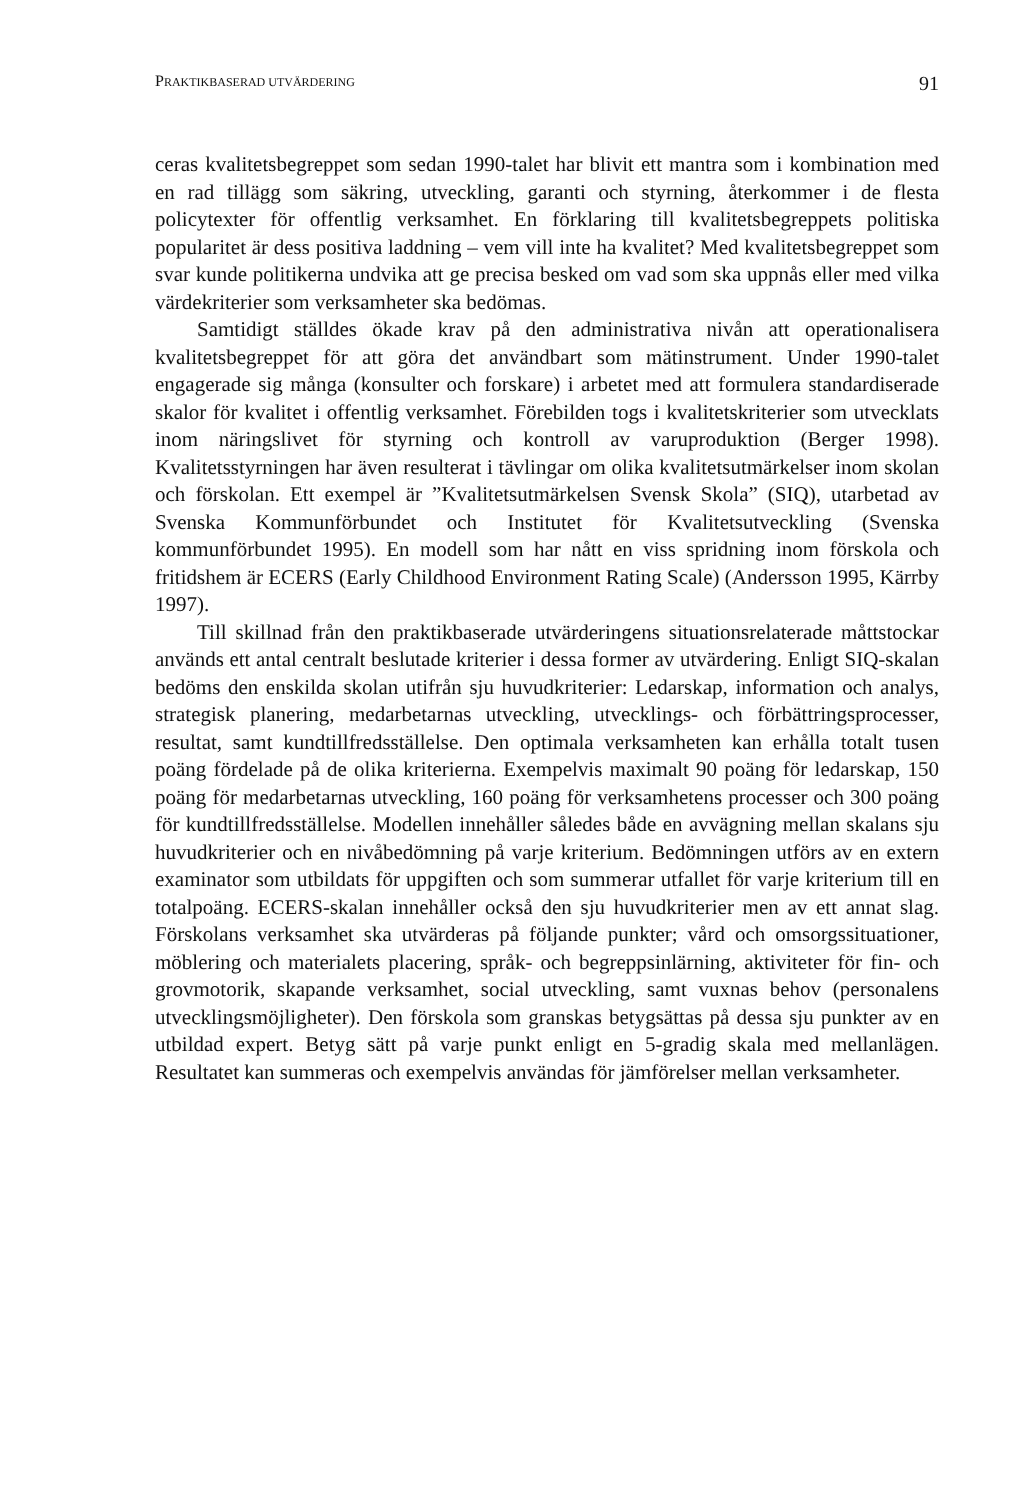PRAKTIKBASERAD UTVÄRDERING 91
ceras kvalitetsbegreppet som sedan 1990-talet har blivit ett mantra som i kombination med en rad tillägg som säkring, utveckling, garanti och styrning, återkommer i de flesta policytexter för offentlig verksamhet. En förklaring till kvalitetsbegreppets politiska popularitet är dess positiva laddning – vem vill inte ha kvalitet? Med kvalitetsbegreppet som svar kunde politikerna undvika att ge precisa besked om vad som ska uppnås eller med vilka värdekriterier som verksamheter ska bedömas.
Samtidigt ställdes ökade krav på den administrativa nivån att operationalisera kvalitetsbegreppet för att göra det användbart som mätinstrument. Under 1990-talet engagerade sig många (konsulter och forskare) i arbetet med att formulera standardiserade skalor för kvalitet i offentlig verksamhet. Förebilden togs i kvalitetskriterier som utvecklats inom näringslivet för styrning och kontroll av varuproduktion (Berger 1998). Kvalitetsstyrningen har även resulterat i tävlingar om olika kvalitetsutmärkelser inom skolan och förskolan. Ett exempel är ”Kvalitetsutmärkelsen Svensk Skola” (SIQ), utarbetad av Svenska Kommunförbundet och Institutet för Kvalitetsutveckling (Svenska kommunförbundet 1995). En modell som har nått en viss spridning inom förskola och fritidshem är ECERS (Early Childhood Environment Rating Scale) (Andersson 1995, Kärrby 1997).
Till skillnad från den praktikbaserade utvärderingens situationsrelaterade måttstockar används ett antal centralt beslutade kriterier i dessa former av utvärdering. Enligt SIQ-skalan bedöms den enskilda skolan utifrån sju huvudkriterier: Ledarskap, information och analys, strategisk planering, medarbetarnas utveckling, utvecklings- och förbättringsprocesser, resultat, samt kundtillfredsställelse. Den optimala verksamheten kan erhålla totalt tusen poäng fördelade på de olika kriterierna. Exempelvis maximalt 90 poäng för ledarskap, 150 poäng för medarbetarnas utveckling, 160 poäng för verksamhetens processer och 300 poäng för kundtillfredsställelse. Modellen innehåller således både en avvägning mellan skalans sju huvudkriterier och en nivåbedömning på varje kriterium. Bedömningen utförs av en extern examinator som utbildats för uppgiften och som summerar utfallet för varje kriterium till en totalpoäng. ECERS-skalan innehåller också den sju huvudkriterier men av ett annat slag. Förskolans verksamhet ska utvärderas på följande punkter; vård och omsorgssituationer, möblering och materialets placering, språk- och begreppsinlärning, aktiviteter för fin- och grovmotorik, skapande verksamhet, social utveckling, samt vuxnas behov (personalens utvecklingsmöjligheter). Den förskola som granskas betygsättas på dessa sju punkter av en utbildad expert. Betyg sätt på varje punkt enligt en 5-gradig skala med mellanlägen. Resultatet kan summeras och exempelvis användas för jämförelser mellan verksamheter.